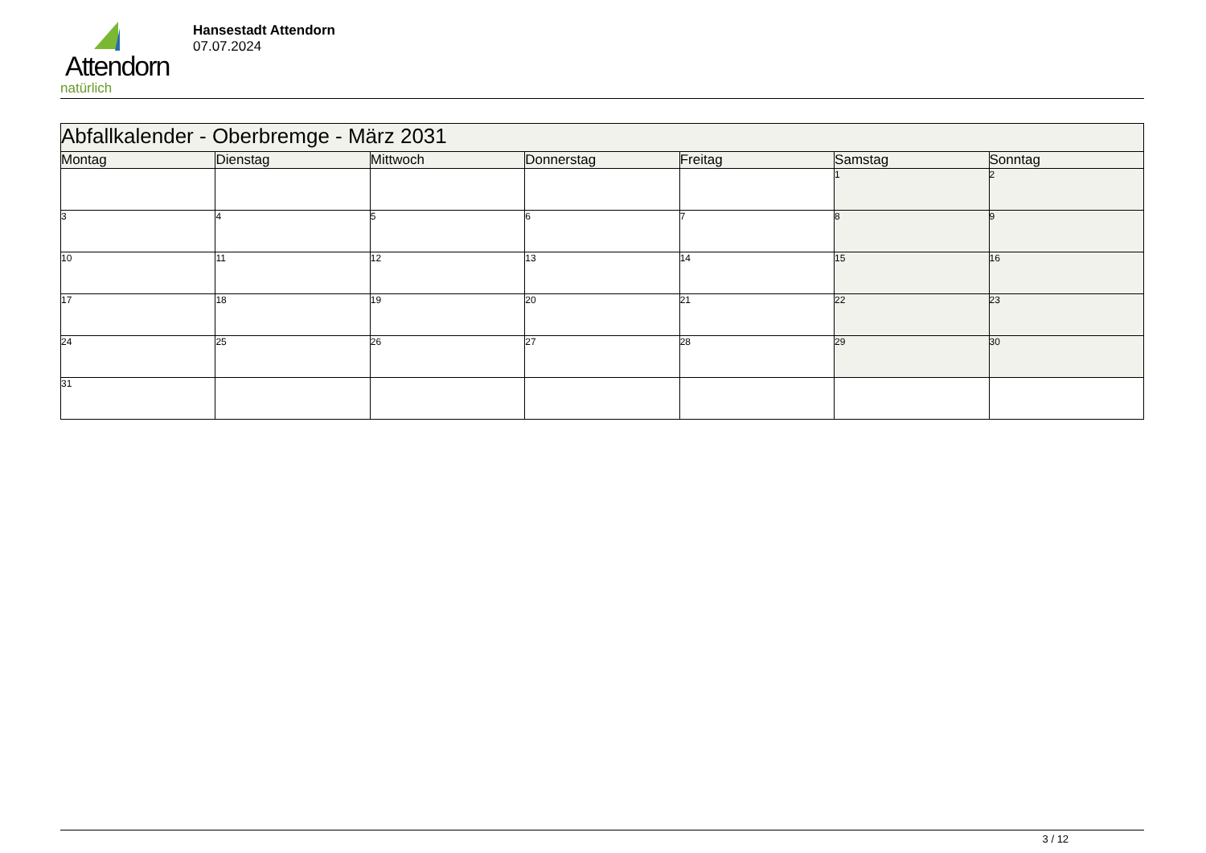Attendorn
natürlich
Hansestadt Attendorn
07.07.2024
| Abfallkalender - Oberbremge - März 2031 | | | | | | |
| Montag | Dienstag | Mittwoch | Donnerstag | Freitag | Samstag | Sonntag |
| | | | | | 1 | 2 |
| 3 | 4 | 5 | 6 | 7 | 8 | 9 |
| 10 | 11 | 12 | 13 | 14 | 15 | 16 |
| 17 | 18 | 19 | 20 | 21 | 22 | 23 |
| 24 | 25 | 26 | 27 | 28 | 29 | 30 |
| 31 | | | | | | |
3 / 12